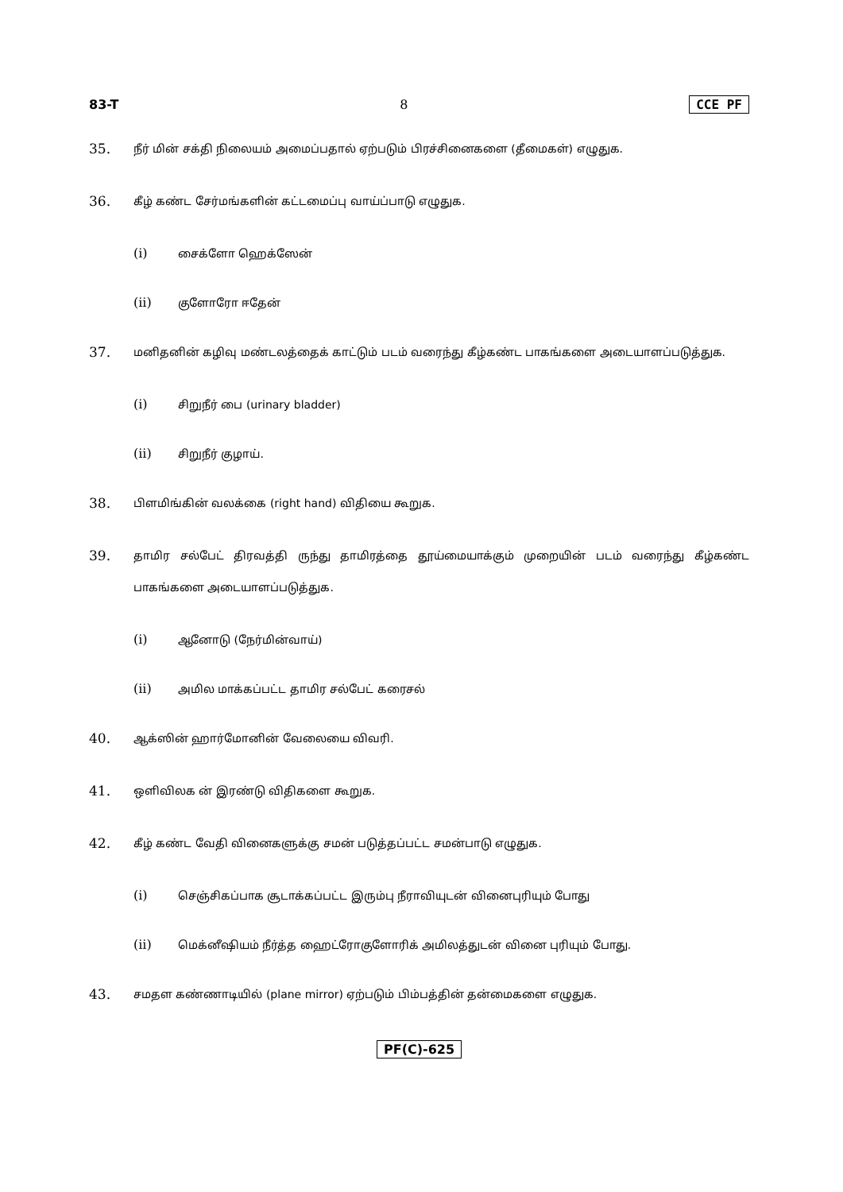83-T 8 CCE PF
35. நீர் மின் சக்தி நிலையம் அமைப்பதால் ஏற்படும் பிரச்சினைகளை (தீமைகள்) எழுதுக.
36. கீழ் கண்ட சேர்மங்களின் கட்டமைப்பு வாய்ப்பாடு எழுதுக.
(i) சைக்ளோ ஹெக்ஸேன்
(ii) குளோரோ ஈதேன்
37. மனிதனின் கழிவு மண்டலத்தைக் காட்டும் படம் வரைந்து கீழ்கண்ட பாகங்களை அடையாளப்படுத்துக.
(i) சிறுநீர் பை (urinary bladder)
(ii) சிறுநீர் குழாய்.
38. பிளமிங்கின் வலக்கை (right hand) விதியை கூறுக.
39. தாமிர சல்பேட் திரவத்தி ருந்து தாமிரத்தை தூய்மையாக்கும் முறையின் படம் வரைந்து கீழ்கண்ட பாகங்களை அடையாளப்படுத்துக.
(i) ஆனோடு (நேர்மின்வாய்)
(ii) அமில மாக்கப்பட்ட தாமிர சல்பேட் கரைசல்
40. ஆக்ஸின் ஹார்மோனின் வேலையை விவரி.
41. ஒளிவிலக ன் இரண்டு விதிகளை கூறுக.
42. கீழ் கண்ட வேதி வினைகளுக்கு சமன் படுத்தப்பட்ட சமன்பாடு எழுதுக.
(i) செஞ்சிகப்பாக சூடாக்கப்பட்ட இரும்பு நீராவியுடன் வினைபுரியும் போது
(ii) மெக்னீஷியம் நீர்த்த ஹைட்ரோகுளோரிக் அமிலத்துடன் வினை புரியும் போது.
43. சமதள கண்ணாடியில் (plane mirror) ஏற்படும் பிம்பத்தின் தன்மைகளை எழுதுக.
PF(C)-625